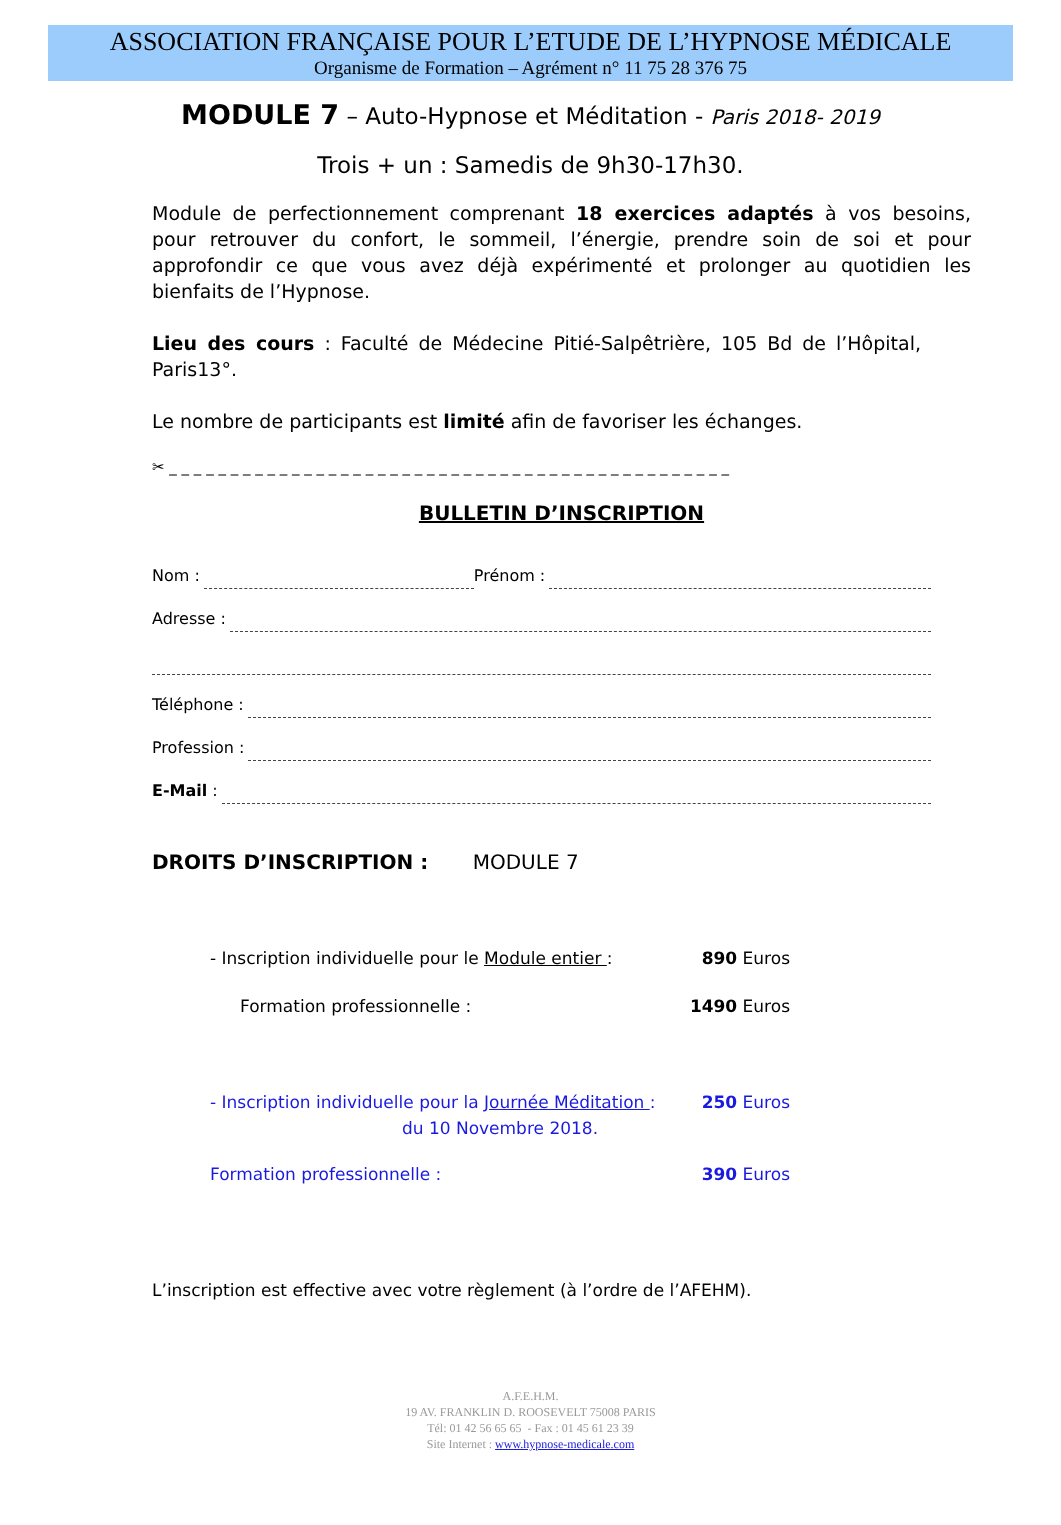ASSOCIATION FRANÇAISE POUR L’ETUDE DE L’HYPNOSE MÉDICALE
Organisme de Formation – Agrément n° 11 75 28 376 75
MODULE 7 – Auto-Hypnose et Méditation - Paris 2018- 2019
Trois + un : Samedis de 9h30-17h30.
Module de perfectionnement comprenant 18 exercices adaptés à vos besoins, pour retrouver du confort, le sommeil, l’énergie, prendre soin de soi et pour approfondir ce que vous avez déjà expérimenté et prolonger au quotidien les bienfaits de l’Hypnose.
Lieu des cours : Faculté de Médecine Pitié-Salpêtrière, 105 Bd de l’Hôpital, Paris13°.
Le nombre de participants est limité afin de favoriser les échanges.
✂ _ _ _ _ _ _ _ _ _ _ _ _ _ _ _ _ _ _ _ _ _ _ _ _ _ _ _ _ _ _ _ _ _ _ _ _ _ _ _ _ _ _ _ _ _ _
BULLETIN D’INSCRIPTION
Nom : Prénom :
Adresse :
Téléphone :
Profession :
E-Mail :
DROITS D’INSCRIPTION : MODULE 7
- Inscription individuelle pour le Module entier : 890 Euros
Formation professionnelle : 1490 Euros
- Inscription individuelle pour la Journée Méditation : 250 Euros
du 10 Novembre 2018.
Formation professionnelle : 390 Euros
L’inscription est effective avec votre règlement (à l’ordre de l’AFEHM).
A.F.E.H.M.
19 AV. FRANKLIN D. ROOSEVELT 75008 PARIS
Tél: 01 42 56 65 65 - Fax : 01 45 61 23 39
Site Internet : www.hypnose-medicale.com